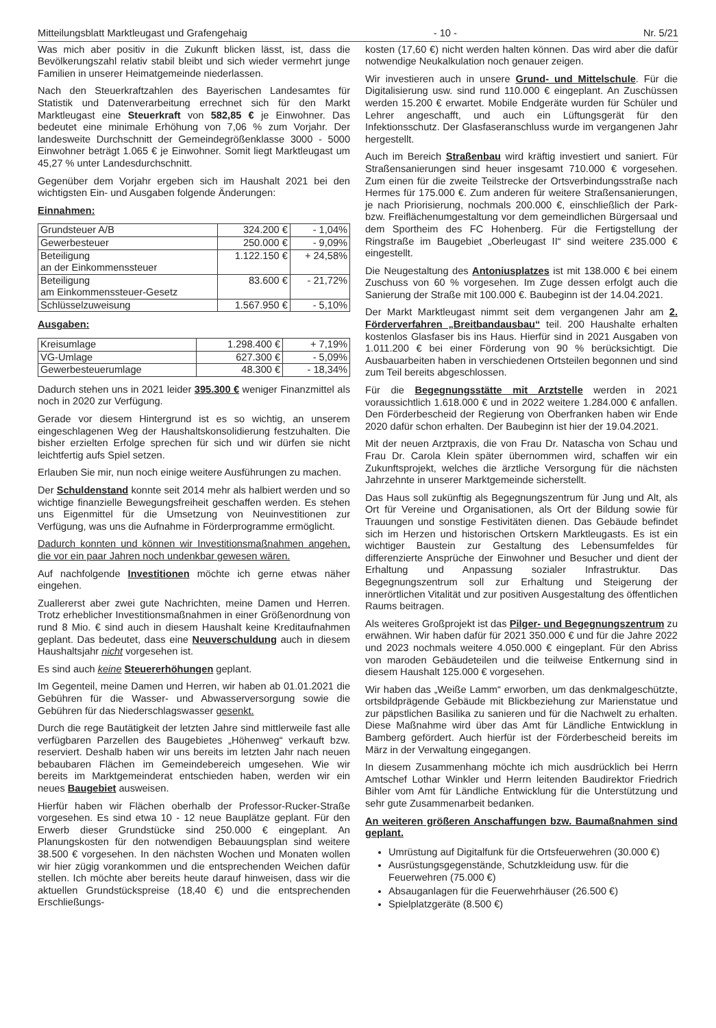Mitteilungsblatt Marktleugast und Grafengehaig - 10 - Nr. 5/21
Was mich aber positiv in die Zukunft blicken lässt, ist, dass die Bevölkerungszahl relativ stabil bleibt und sich wieder vermehrt junge Familien in unserer Heimatgemeinde niederlassen.
Nach den Steuerkraftzahlen des Bayerischen Landesamtes für Statistik und Datenverarbeitung errechnet sich für den Markt Marktleugast eine Steuerkraft von 582,85 € je Einwohner. Das bedeutet eine minimale Erhöhung von 7,06 % zum Vorjahr. Der landesweite Durchschnitt der Gemeindegrößenklasse 3000 - 5000 Einwohner beträgt 1.065 € je Einwohner. Somit liegt Marktleugast um 45,27 % unter Landesdurchschnitt.
Gegenüber dem Vorjahr ergeben sich im Haushalt 2021 bei den wichtigsten Ein- und Ausgaben folgende Änderungen:
Einnahmen:
| Grundsteuer A/B | 324.200 € | - 1,04% |
| Gewerbesteuer | 250.000 € | - 9,09% |
| Beteiligung an der Einkommenssteuer | 1.122.150 € | + 24,58% |
| Beteiligung am Einkommenssteuer-Gesetz | 83.600 € | - 21,72% |
| Schlüsselzuweisung | 1.567.950 € | - 5,10% |
Ausgaben:
| Kreisumlage | 1.298.400 € | + 7,19% |
| VG-Umlage | 627.300 € | - 5,09% |
| Gewerbesteuerumlage | 48.300 € | - 18,34% |
Dadurch stehen uns in 2021 leider 395.300 € weniger Finanzmittel als noch in 2020 zur Verfügung.
Gerade vor diesem Hintergrund ist es so wichtig, an unserem eingeschlagenen Weg der Haushaltskonsolidierung festzuhalten. Die bisher erzielten Erfolge sprechen für sich und wir dürfen sie nicht leichtfertig aufs Spiel setzen.
Erlauben Sie mir, nun noch einige weitere Ausführungen zu machen.
Der Schuldenstand konnte seit 2014 mehr als halbiert werden und so wichtige finanzielle Bewegungsfreiheit geschaffen werden. Es stehen uns Eigenmittel für die Umsetzung von Neuinvestitionen zur Verfügung, was uns die Aufnahme in Förderprogramme ermöglicht.
Dadurch konnten und können wir Investitionsmaßnahmen angehen, die vor ein paar Jahren noch undenkbar gewesen wären.
Auf nachfolgende Investitionen möchte ich gerne etwas näher eingehen.
Zuallererst aber zwei gute Nachrichten, meine Damen und Herren. Trotz erheblicher Investitionsmaßnahmen in einer Größenordnung von rund 8 Mio. € sind auch in diesem Haushalt keine Kreditaufnahmen geplant. Das bedeutet, dass eine Neuverschuldung auch in diesem Haushaltsjahr nicht vorgesehen ist.
Es sind auch keine Steuererhöhungen geplant.
Im Gegenteil, meine Damen und Herren, wir haben ab 01.01.2021 die Gebühren für die Wasser- und Abwasserversorgung sowie die Gebühren für das Niederschlagswasser gesenkt.
Durch die rege Bautätigkeit der letzten Jahre sind mittlerweile fast alle verfügbaren Parzellen des Baugebietes „Höhenweg“ verkauft bzw. reserviert. Deshalb haben wir uns bereits im letzten Jahr nach neuen bebaubaren Flächen im Gemeindebereich umgesehen. Wie wir bereits im Marktgemeinderat entschieden haben, werden wir ein neues Baugebiet ausweisen.
Hierfür haben wir Flächen oberhalb der Professor-Rucker-Straße vorgesehen. Es sind etwa 10 - 12 neue Bauplätze geplant. Für den Erwerb dieser Grundstücke sind 250.000 € eingeplant. An Planungskosten für den notwendigen Bebauungsplan sind weitere 38.500 € vorgesehen. In den nächsten Wochen und Monaten wollen wir hier zügig vorankommen und die entsprechenden Weichen dafür stellen. Ich möchte aber bereits heute darauf hinweisen, dass wir die aktuellen Grundstückspreise (18,40 €) und die entsprechenden Erschließungs-
kosten (17,60 €) nicht werden halten können. Das wird aber die dafür notwendige Neukalkulation noch genauer zeigen.
Wir investieren auch in unsere Grund- und Mittelschule. Für die Digitalisierung usw. sind rund 110.000 € eingeplant. An Zuschüssen werden 15.200 € erwartet. Mobile Endgeräte wurden für Schüler und Lehrer angeschafft, und auch ein Lüftungsgerät für den Infektionsschutz. Der Glasfaseranschluss wurde im vergangenen Jahr hergestellt.
Auch im Bereich Straßenbau wird kräftig investiert und saniert. Für Straßensanierungen sind heuer insgesamt 710.000 € vorgesehen. Zum einen für die zweite Teilstrecke der Ortsverbindungsstraße nach Hermes für 175.000 €. Zum anderen für weitere Straßensanierungen, je nach Priorisierung, nochmals 200.000 €, einschließlich der Park- bzw. Freiflächenumgestaltung vor dem gemeindlichen Bürgersaal und dem Sportheim des FC Hohenberg. Für die Fertigstellung der Ringstraße im Baugebiet „Oberleugast II“ sind weitere 235.000 € eingestellt.
Die Neugestaltung des Antoniusplatzes ist mit 138.000 € bei einem Zuschuss von 60 % vorgesehen. Im Zuge dessen erfolgt auch die Sanierung der Straße mit 100.000 €. Baubeginn ist der 14.04.2021.
Der Markt Marktleugast nimmt seit dem vergangenen Jahr am 2. Förderverfahren „Breitbandausbau“ teil. 200 Haushalte erhalten kostenlos Glasfaser bis ins Haus. Hierfür sind in 2021 Ausgaben von 1.011.200 € bei einer Förderung von 90 % berücksichtigt. Die Ausbauarbeiten haben in verschiedenen Ortsteilen begonnen und sind zum Teil bereits abgeschlossen.
Für die Begegnungsstätte mit Arztstelle werden in 2021 voraussichtlich 1.618.000 € und in 2022 weitere 1.284.000 € anfallen. Den Förderbescheid der Regierung von Oberfranken haben wir Ende 2020 dafür schon erhalten. Der Baubeginn ist hier der 19.04.2021.
Mit der neuen Arztpraxis, die von Frau Dr. Natascha von Schau und Frau Dr. Carola Klein später übernommen wird, schaffen wir ein Zukunftsprojekt, welches die ärztliche Versorgung für die nächsten Jahrzehnte in unserer Marktgemeinde sicherstellt.
Das Haus soll zukünftig als Begegnungszentrum für Jung und Alt, als Ort für Vereine und Organisationen, als Ort der Bildung sowie für Trauungen und sonstige Festivitäten dienen. Das Gebäude befindet sich im Herzen und historischen Ortskern Marktleugasts. Es ist ein wichtiger Baustein zur Gestaltung des Lebensumfeldes für differenzierte Ansprüche der Einwohner und Besucher und dient der Erhaltung und Anpassung sozialer Infrastruktur. Das Begegnungszentrum soll zur Erhaltung und Steigerung der innerörtlichen Vitalität und zur positiven Ausgestaltung des öffentlichen Raums beitragen.
Als weiteres Großprojekt ist das Pilger- und Begegnungszentrum zu erwähnen. Wir haben dafür für 2021 350.000 € und für die Jahre 2022 und 2023 nochmals weitere 4.050.000 € eingeplant. Für den Abriss von maroden Gebäudeteilen und die teilweise Entkernung sind in diesem Haushalt 125.000 € vorgesehen.
Wir haben das „Weiße Lamm“ erworben, um das denkmalgeschützte, ortsbildprägende Gebäude mit Blickbeziehung zur Marienstatue und zur päpstlichen Basilika zu sanieren und für die Nachwelt zu erhalten. Diese Maßnahme wird über das Amt für Ländliche Entwicklung in Bamberg gefördert. Auch hierfür ist der Förderbescheid bereits im März in der Verwaltung eingegangen.
In diesem Zusammenhang möchte ich mich ausdrücklich bei Herrn Amtschef Lothar Winkler und Herrn leitenden Baudirektor Friedrich Bihler vom Amt für Ländliche Entwicklung für die Unterstützung und sehr gute Zusammenarbeit bedanken.
An weiteren größeren Anschaffungen bzw. Baumaßnahmen sind geplant.
Umrüstung auf Digitalfunk für die Ortsfeuerwehren (30.000 €)
Ausrüstungsgegenstände, Schutzkleidung usw. für die Feuerwehren (75.000 €)
Absauganlagen für die Feuerwehrhäuser (26.500 €)
Spielplatzgeräte (8.500 €)